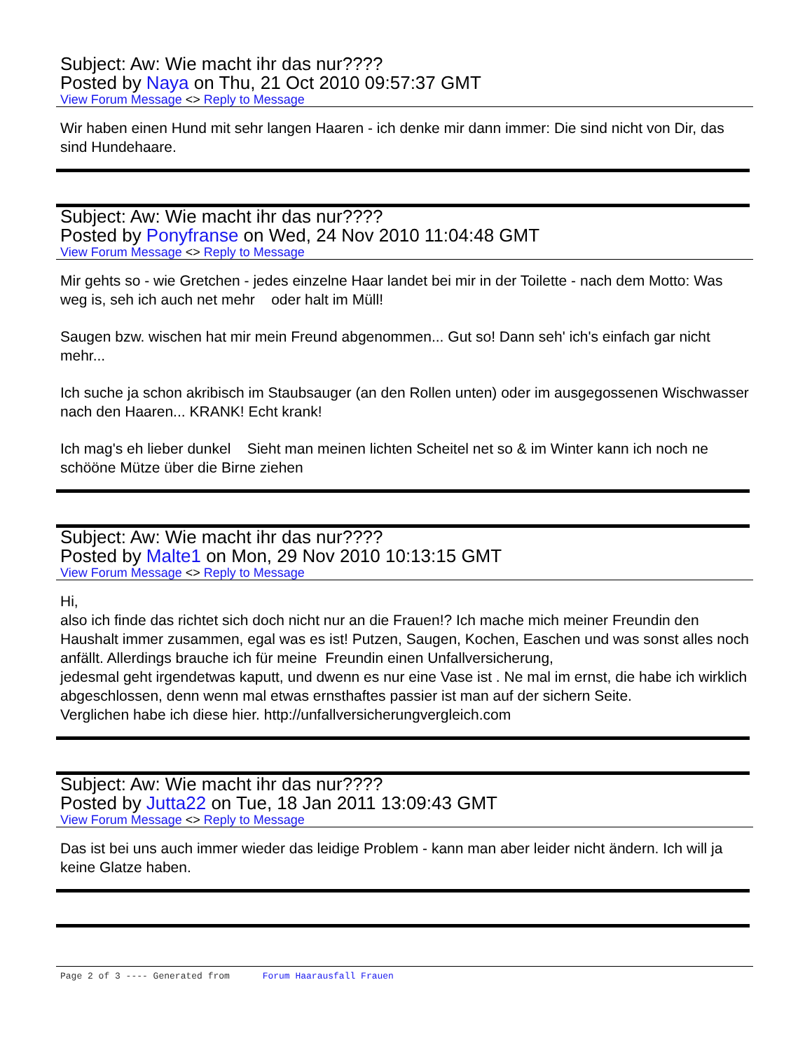Subject: Aw: Wie macht ihr das nur????
Posted by Naya on Thu, 21 Oct 2010 09:57:37 GMT
View Forum Message <> Reply to Message
Wir haben einen Hund mit sehr langen Haaren - ich denke mir dann immer: Die sind nicht von Dir, das sind Hundehaare.
Subject: Aw: Wie macht ihr das nur????
Posted by Ponyfranse on Wed, 24 Nov 2010 11:04:48 GMT
View Forum Message <> Reply to Message
Mir gehts so - wie Gretchen - jedes einzelne Haar landet bei mir in der Toilette - nach dem Motto: Was weg is, seh ich auch net mehr oder halt im Müll!
Saugen bzw. wischen hat mir mein Freund abgenommen... Gut so! Dann seh' ich's einfach gar nicht mehr...
Ich suche ja schon akribisch im Staubsauger (an den Rollen unten) oder im ausgegossenen Wischwasser nach den Haaren... KRANK! Echt krank!
Ich mag's eh lieber dunkel Sieht man meinen lichten Scheitel net so & im Winter kann ich noch ne schööne Mütze über die Birne ziehen
Subject: Aw: Wie macht ihr das nur????
Posted by Malte1 on Mon, 29 Nov 2010 10:13:15 GMT
View Forum Message <> Reply to Message
Hi,
also ich finde das richtet sich doch nicht nur an die Frauen!? Ich mache mich meiner Freundin den Haushalt immer zusammen, egal was es ist! Putzen, Saugen, Kochen, Easchen und was sonst alles noch anfällt. Allerdings brauche ich für meine Freundin einen Unfallversicherung,
jedesmal geht irgendetwas kaputt, und dwenn es nur eine Vase ist . Ne mal im ernst, die habe ich wirklich abgeschlossen, denn wenn mal etwas ernsthaftes passier ist man auf der sichern Seite.
Verglichen habe ich diese hier. http://unfallversicherungvergleich.com
Subject: Aw: Wie macht ihr das nur????
Posted by Jutta22 on Tue, 18 Jan 2011 13:09:43 GMT
View Forum Message <> Reply to Message
Das ist bei uns auch immer wieder das leidige Problem - kann man aber leider nicht ändern. Ich will ja keine Glatze haben.
Page 2 of 3 ---- Generated from Forum Haarausfall Frauen